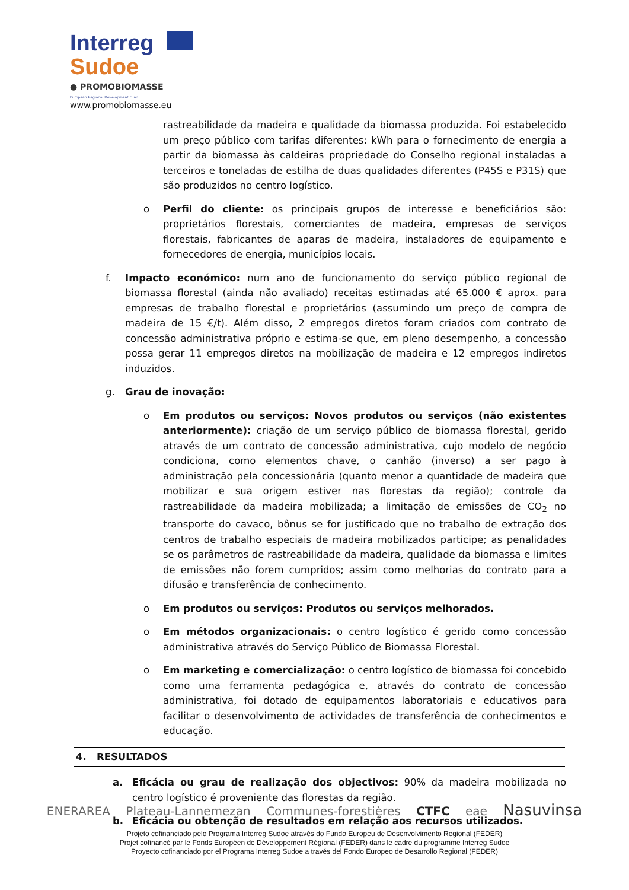Interreg
Sudoe
● PROMOBIOMASSE
European Regional Development Fund
www.promobiomasse.eu
rastreabilidade da madeira e qualidade da biomassa produzida. Foi estabelecido um preço público com tarifas diferentes: kWh para o fornecimento de energia a partir da biomassa às caldeiras propriedade do Conselho regional instaladas a terceiros e toneladas de estilha de duas qualidades diferentes (P45S e P31S) que são produzidos no centro logístico.
o Perfil do cliente: os principais grupos de interesse e beneficiários são: proprietários florestais, comerciantes de madeira, empresas de serviços florestais, fabricantes de aparas de madeira, instaladores de equipamento e fornecedores de energia, municípios locais.
f. Impacto económico: num ano de funcionamento do serviço público regional de biomassa florestal (ainda não avaliado) receitas estimadas até 65.000 € aprox. para empresas de trabalho florestal e proprietários (assumindo um preço de compra de madeira de 15 €/t). Além disso, 2 empregos diretos foram criados com contrato de concessão administrativa próprio e estima-se que, em pleno desempenho, a concessão possa gerar 11 empregos diretos na mobilização de madeira e 12 empregos indiretos induzidos.
g. Grau de inovação:
o Em produtos ou serviços: Novos produtos ou serviços (não existentes anteriormente): criação de um serviço público de biomassa florestal, gerido através de um contrato de concessão administrativa, cujo modelo de negócio condiciona, como elementos chave, o canhão (inverso) a ser pago à administração pela concessionária (quanto menor a quantidade de madeira que mobilizar e sua origem estiver nas florestas da região); controle da rastreabilidade da madeira mobilizada; a limitação de emissões de CO<sub>2</sub> no transporte do cavaco, bônus se for justificado que no trabalho de extração dos centros de trabalho especiais de madeira mobilizados participe; as penalidades se os parâmetros de rastreabilidade da madeira, qualidade da biomassa e limites de emissões não forem cumpridos; assim como melhorias do contrato para a difusão e transferência de conhecimento.
o Em produtos ou serviços: Produtos ou serviços melhorados.
o Em métodos organizacionais: o centro logístico é gerido como concessão administrativa através do Serviço Público de Biomassa Florestal.
o Em marketing e comercialização: o centro logístico de biomassa foi concebido como uma ferramenta pedagógica e, através do contrato de concessão administrativa, foi dotado de equipamentos laboratoriais e educativos para facilitar o desenvolvimento de actividades de transferência de conhecimentos e educação.
4. RESULTADOS
a. Eficácia ou grau de realização dos objectivos: 90% da madeira mobilizada no centro logístico é proveniente das florestas da região.
b. Eficácia ou obtenção de resultados em relação aos recursos utilizados.
ENERAREA Plateau-Lannemezan Communes-forestières CTFC eae Nasuvinsa
Projeto cofinanciado pelo Programa Interreg Sudoe através do Fundo Europeu de Desenvolvimento Regional (FEDER)
Projet cofinancé par le Fonds Européen de Développement Régional (FEDER) dans le cadre du programme Interreg Sudoe
Proyecto cofinanciado por el Programa Interreg Sudoe a través del Fondo Europeo de Desarrollo Regional (FEDER)